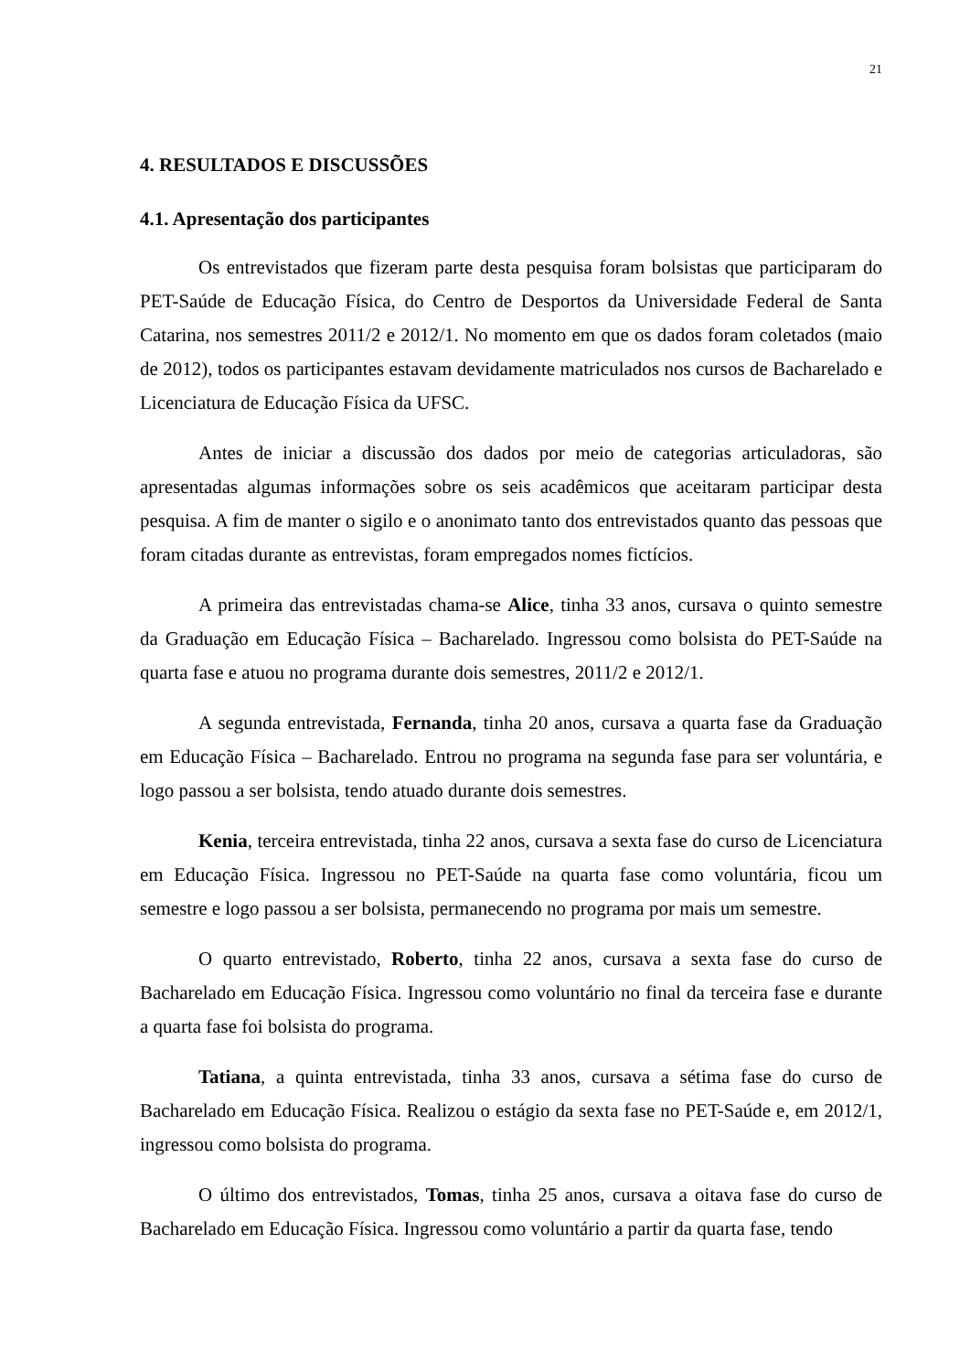21
4. RESULTADOS E DISCUSSÕES
4.1. Apresentação dos participantes
Os entrevistados que fizeram parte desta pesquisa foram bolsistas que participaram do PET-Saúde de Educação Física, do Centro de Desportos da Universidade Federal de Santa Catarina, nos semestres 2011/2 e 2012/1. No momento em que os dados foram coletados (maio de 2012), todos os participantes estavam devidamente matriculados nos cursos de Bacharelado e Licenciatura de Educação Física da UFSC.
Antes de iniciar a discussão dos dados por meio de categorias articuladoras, são apresentadas algumas informações sobre os seis acadêmicos que aceitaram participar desta pesquisa. A fim de manter o sigilo e o anonimato tanto dos entrevistados quanto das pessoas que foram citadas durante as entrevistas, foram empregados nomes fictícios.
A primeira das entrevistadas chama-se Alice, tinha 33 anos, cursava o quinto semestre da Graduação em Educação Física – Bacharelado. Ingressou como bolsista do PET-Saúde na quarta fase e atuou no programa durante dois semestres, 2011/2 e 2012/1.
A segunda entrevistada, Fernanda, tinha 20 anos, cursava a quarta fase da Graduação em Educação Física – Bacharelado. Entrou no programa na segunda fase para ser voluntária, e logo passou a ser bolsista, tendo atuado durante dois semestres.
Kenia, terceira entrevistada, tinha 22 anos, cursava a sexta fase do curso de Licenciatura em Educação Física. Ingressou no PET-Saúde na quarta fase como voluntária, ficou um semestre e logo passou a ser bolsista, permanecendo no programa por mais um semestre.
O quarto entrevistado, Roberto, tinha 22 anos, cursava a sexta fase do curso de Bacharelado em Educação Física. Ingressou como voluntário no final da terceira fase e durante a quarta fase foi bolsista do programa.
Tatiana, a quinta entrevistada, tinha 33 anos, cursava a sétima fase do curso de Bacharelado em Educação Física. Realizou o estágio da sexta fase no PET-Saúde e, em 2012/1, ingressou como bolsista do programa.
O último dos entrevistados, Tomas, tinha 25 anos, cursava a oitava fase do curso de Bacharelado em Educação Física. Ingressou como voluntário a partir da quarta fase, tendo